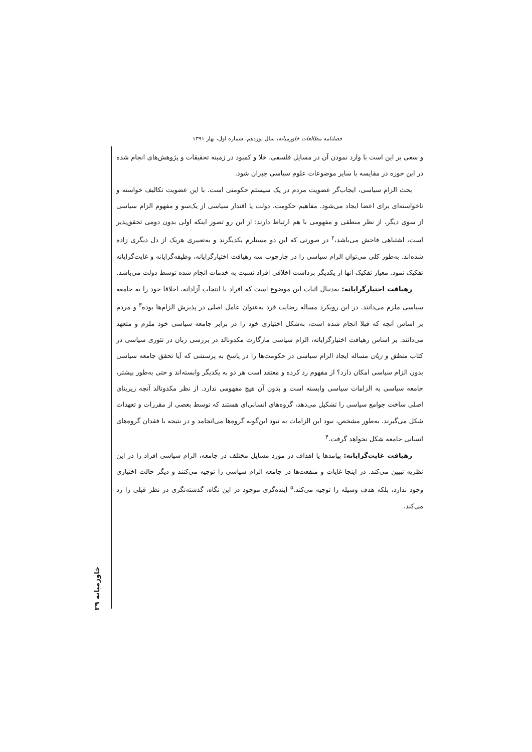فصلنامه مطالعات خاورمیانه، سال نوزدهم، شماره اول، بهار ۱۳۹۱
و سعی بر این است با وارد نمودن آن در مسایل فلسفی، خلا و کمبود در زمینه تحقیقات و پژوهش‌های انجام شده در این حوزه در مقایسه با سایر موضوعات علوم سیاسی جبران شود.
بحث الزام سیاسی، ایجاب‌گر عضویت مردم در یک سیستم حکومتی است. با این عضویت تکالیف خواسته و ناخواسته‌ای برای اعضا ایجاد می‌شود. مفاهیم حکومت، دولت یا اقتدار سیاسی از یک‌سو و مفهوم الزام سیاسی از سوی دیگر، از نظر منطقی و مفهومی با هم ارتباط دارند؛ از این رو تصور اینکه اولی بدون دومی تحقق‌پذیر است، اشتباهی فاحش می‌باشد،<sup>۲</sup> در صورتی که این دو مستلزم یکدیگرند و به‌تعبیری هریک از دل دیگری زاده شده‌اند. به‌طور کلی می‌توان الزام سیاسی را در چارچوب سه رهیافت اختیارگرایانه، وظیفه‌گرایانه و غایت‌گرایانه تفکیک نمود. معیار تفکیک آنها از یکدیگر برداشت اخلاقی افراد نسبت به خدمات انجام شده توسط دولت می‌باشد.
رهیافت اختیارگرایانه: به‌دنبال اثبات این موضوع است که افراد با انتخاب آزادانه، اخلاقا خود را به جامعه سیاسی ملزم می‌دانند. در این رویکرد مساله رضایت فرد به‌عنوان عامل اصلی در پذیرش الزام‌ها بوده<sup>۳</sup> و مردم بر اساس آنچه که قبلا انجام شده است، به‌شکل اختیاری خود را در برابر جامعه سیاسی خود ملزم و متعهد می‌دانند. بر اساس رهیافت اختیارگرایانه، الزام سیاسی مارگارت مکدونالد در بررسی زبان در تئوری سیاسی در کتاب منطق و زبان مساله ایجاد الزام سیاسی در حکومت‌ها را در پاسخ به پرسشی که آیا تحقق جامعه سیاسی بدون الزام سیاسی امکان دارد؟ از مفهوم رد کرده و معتقد است هر دو به یکدیگر وابسته‌اند و حتی به‌طور بیشتر، جامعه سیاسی به الزامات سیاسی وابسته است و بدون آن هیچ مفهومی ندارد. از نظر مکدونالد آنچه زیربنای اصلی ساخت جوامع سیاسی را تشکیل می‌دهد، گروه‌های انسانی‌ای هستند که توسط بعضی از مقررات و تعهدات شکل می‌گیرند. به‌طور مشخص، نبود این الزامات به نبود این‌گونه گروه‌ها می‌انجامد و در نتیجه با فقدان گروه‌های انسانی جامعه شکل نخواهد گرفت.<sup>۴</sup>
رهیافت غایت‌گرایانه: پیامدها یا اهداف در مورد مسایل مختلف در جامعه، الزام سیاسی افراد را در این نظریه تبیین می‌کند. در اینجا غایات و منفعت‌ها در جامعه الزام سیاسی را توجیه می‌کنند و دیگر حالت اختیاری وجود ندارد، بلکه هدف وسیله را توجیه می‌کند.<sup>۵</sup> آینده‌گری موجود در این نگاه، گذشته‌نگری در نظر قبلی را رد می‌کند.
خاورمیانه ۳۹